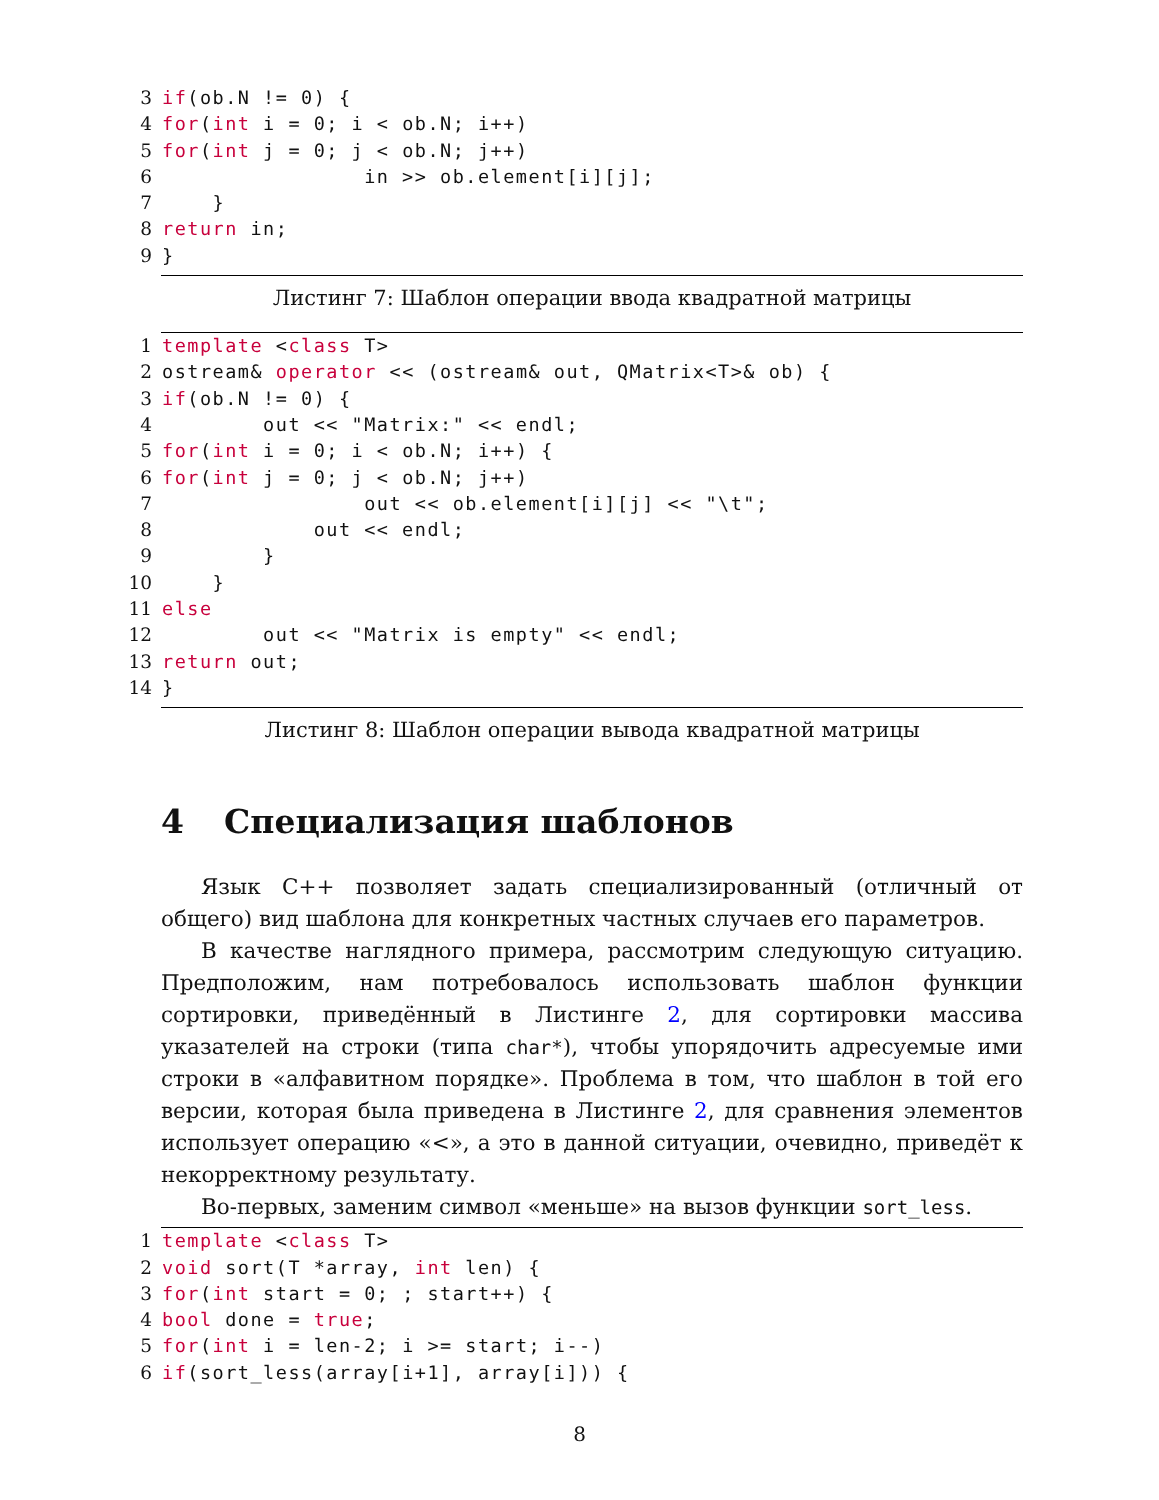3 if (ob.N != 0) {
4 for (int i = 0; i < ob.N; i++)
5 for (int j = 0; j < ob.N; j++)
6 in >> ob.element[i][j];
7 }
8 return in;
9 }
Листинг 7: Шаблон операции ввода квадратной матрицы
1 template < class T>
2 ostream& operator << (ostream& out, QMatrix<T>& ob) {
3 if (ob.N != 0) {
4 out << "Matrix:" << endl;
5 for (int i = 0; i < ob.N; i++) {
6 for (int j = 0; j < ob.N; j++)
7 out << ob.element[i][j] << "\t";
8 out << endl;
9 }
10 }
11 else
12 out << "Matrix is empty" << endl;
13 return out;
14 }
Листинг 8: Шаблон операции вывода квадратной матрицы
4 Специализация шаблонов
Язык C++ позволяет задать специализированный (отличный от общего) вид шаблона для конкретных частных случаев его параметров.
В качестве наглядного примера, рассмотрим следующую ситуацию. Предположим, нам потребовалось использовать шаблон функции сортировки, приведённый в Листинге 2, для сортировки массива указателей на строки (типа char*), чтобы упорядочить адресуемые ими строки в «алфавитном порядке». Проблема в том, что шаблон в той его версии, которая была приведена в Листинге 2, для сравнения элементов использует операцию «<», а это в данной ситуации, очевидно, приведёт к некорректному результату.
Во-первых, заменим символ «меньше» на вызов функции sort_less.
1 template < class T>
2 void sort(T *array, int len) {
3 for (int start = 0; ; start++) {
4 bool done = true;
5 for (int i = len-2; i >= start; i--)
6 if (sort_less(array[i+1], array[i])) {
8